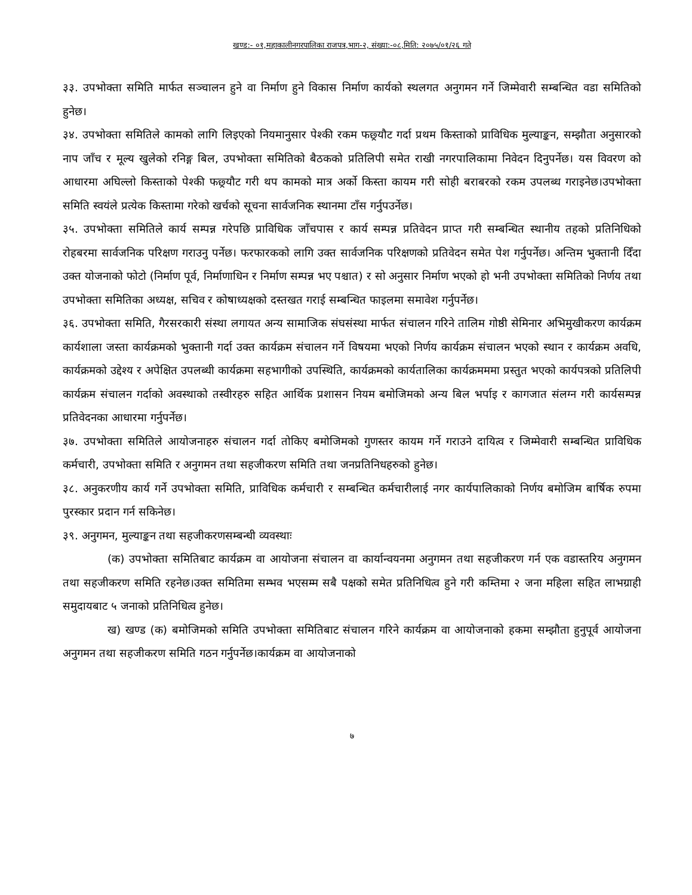खण्ड:- ०१,महाकालीनगरपालिका राजपत्र,भाग-२, संख्या:-०८,मिति: २०७५/०१/२६ गते
३३. उपभोक्ता समिति मार्फत सञ्चालन हुने वा निर्माण हुने विकास निर्माण कार्यको स्थलगत अनुगमन गर्ने जिम्मेवारी सम्बन्धित वडा समितिको हुनेछ।
३४. उपभोक्ता समितिले कामको लागि लिइएको नियमानुसार पेश्की रकम फछ्र्यौट गर्दा प्रथम किस्ताको प्राविधिक मुल्याङ्कन, सम्झौता अनुसारको नाप जाँच र मूल्य खुलेको रनिङ्ग बिल, उपभोक्ता समितिको बैठकको प्रतिलिपी समेत राखी नगरपालिकामा निवेदन दिनुपर्नेछ। यस विवरण को आधारमा अघिल्लो किस्ताको पेश्की फछ्र्यौट गरी थप कामको मात्र अर्को किस्ता कायम गरी सोही बराबरको रकम उपलब्ध गराइनेछ।उपभोक्ता समिति स्वयंले प्रत्येक किस्तामा गरेको खर्चको सूचना सार्वजनिक स्थानमा टाँस गर्नुपउर्नेछ।
३५. उपभोक्ता समितिले कार्य सम्पन्न गरेपछि प्राविधिक जाँचपास र कार्य सम्पन्न प्रतिवेदन प्राप्त गरी सम्बन्धित स्थानीय तहको प्रतिनिधिको रोहबरमा सार्वजनिक परिक्षण गराउनु पर्नेछ। फरफारकको लागि उक्त सार्वजनिक परिक्षणको प्रतिवेदन समेत पेश गर्नुपर्नेछ। अन्तिम भुक्तानी दिँदा उक्त योजनाको फोटो (निर्माण पूर्व, निर्माणाधिन र निर्माण सम्पन्न भए पश्चात) र सो अनुसार निर्माण भएको हो भनी उपभोक्ता समितिको निर्णय तथा उपभोक्ता समितिका अध्यक्ष, सचिव र कोषाध्यक्षको दस्तखत गराई सम्बन्धित फाइलमा समावेश गर्नुपर्नेछ।
३६. उपभोक्ता समिति, गैरसरकारी संस्था लगायत अन्य सामाजिक संघसंस्था मार्फत संचालन गरिने तालिम गोष्ठी सेमिनार अभिमुखीकरण कार्यक्रम कार्यशाला जस्ता कार्यक्रमको भुक्तानी गर्दा उक्त कार्यक्रम संचालन गर्ने विषयमा भएको निर्णय कार्यक्रम संचालन भएको स्थान र कार्यक्रम अवधि, कार्यक्रमको उद्देश्य र अपेक्षित उपलब्धी कार्यक्रमा सहभागीको उपस्थिति, कार्यक्रमको कार्यतालिका कार्यक्रमममा प्रस्तुत भएको कार्यपत्रको प्रतिलिपी कार्यक्रम संचालन गर्दाको अवस्थाको तस्वीरहरु सहित आर्थिक प्रशासन नियम बमोजिमको अन्य बिल भर्पाइ र कागजात संलग्न गरी कार्यसम्पन्न प्रतिवेदनका आधारमा गर्नुपर्नेछ।
३७. उपभोक्ता समितिले आयोजनाहरु संचालन गर्दा तोकिए बमोजिमको गुणस्तर कायम गर्ने गराउने दायित्व र जिम्मेवारी सम्बन्धित प्राविधिक कर्मचारी, उपभोक्ता समिति र अनुगमन तथा सहजीकरण समिति तथा जनप्रतिनिधहरुको हुनेछ।
३८. अनुकरणीय कार्य गर्ने उपभोक्ता समिति, प्राविधिक कर्मचारी र सम्बन्धित कर्मचारीलाई नगर कार्यपालिकाको निर्णय बमोजिम बार्षिक रुपमा पुरस्कार प्रदान गर्न सकिनेछ।
३९. अनुगमन, मुल्याङ्कन तथा सहजीकरणसम्बन्धी व्यवस्थाः
(क) उपभोक्ता समितिबाट कार्यक्रम वा आयोजना संचालन वा कार्यान्वयनमा अनुगमन तथा सहजीकरण गर्न एक वडास्तरिय अनुगमन तथा सहजीकरण समिति रहनेछ।उक्त समितिमा सम्भव भएसम्म सबै पक्षको समेत प्रतिनिधित्व हुने गरी कम्तिमा २ जना महिला सहित लाभग्राही समुदायबाट ५ जनाको प्रतिनिधित्व हुनेछ।
ख) खण्ड (क) बमोजिमको समिति उपभोक्ता समितिबाट संचालन गरिने कार्यक्रम वा आयोजनाको हकमा सम्झौता हुनुपूर्व आयोजना अनुगमन तथा सहजीकरण समिति गठन गर्नुपर्नेछ।कार्यक्रम वा आयोजनाको
७